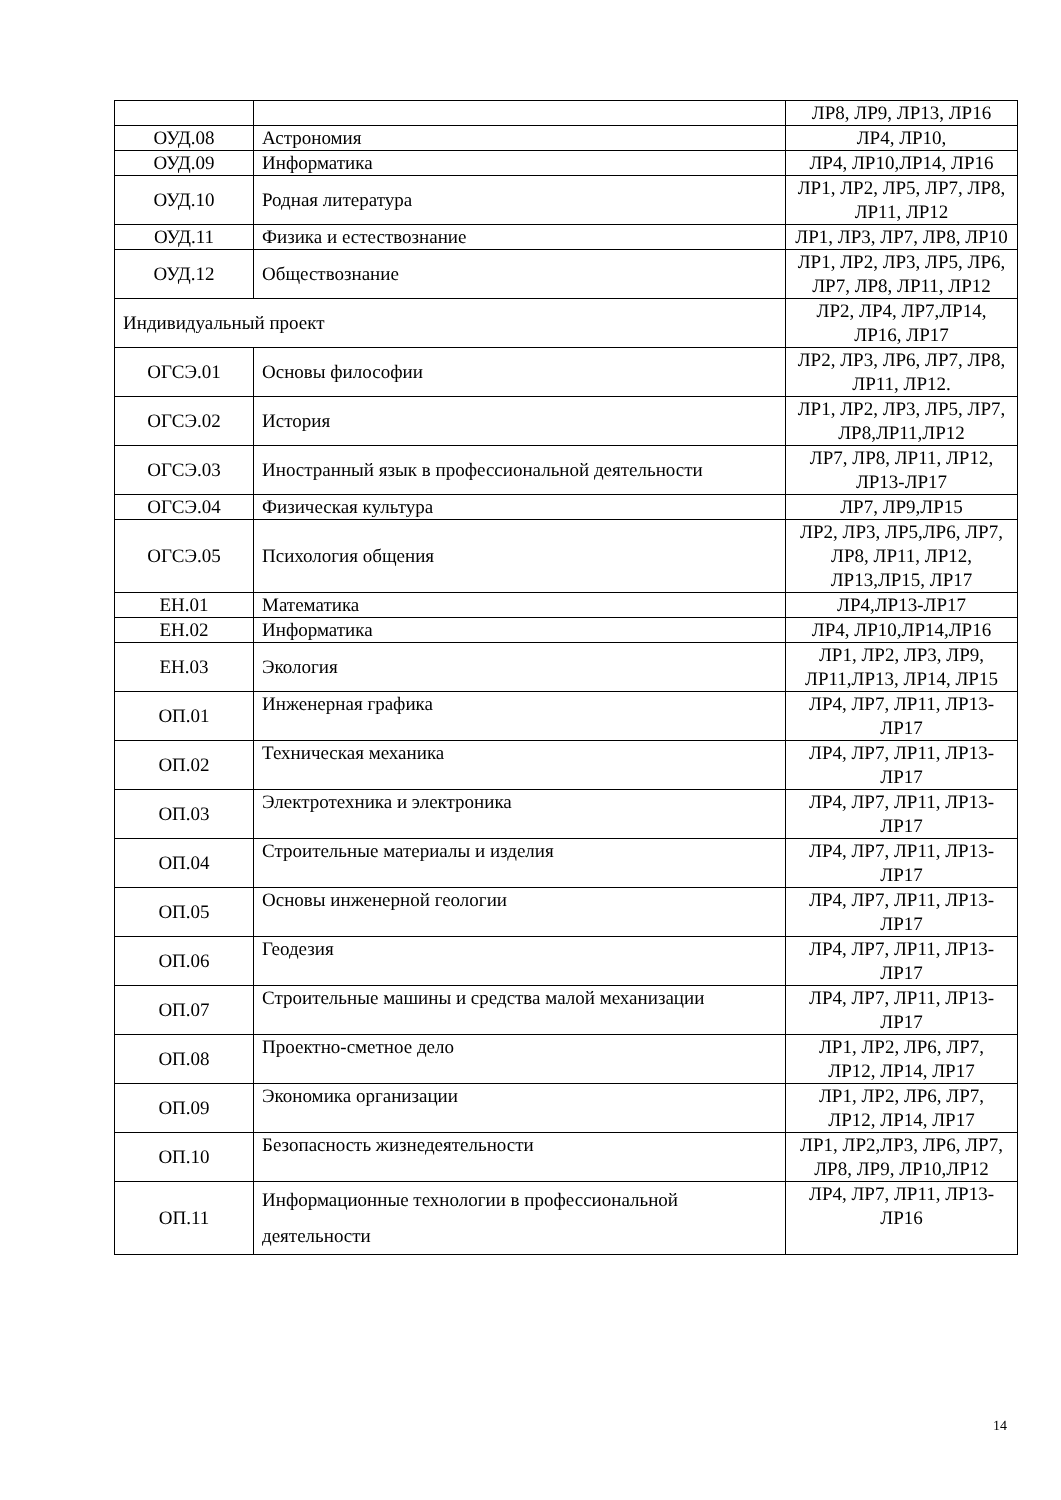| | | ЛР8, ЛР9, ЛР13, ЛР16 |
| ОУД.08 | Астрономия | ЛР4, ЛР10, |
| ОУД.09 | Информатика | ЛР4, ЛР10,ЛР14, ЛР16 |
| ОУД.10 | Родная литература | ЛР1, ЛР2, ЛР5, ЛР7, ЛР8, ЛР11, ЛР12 |
| ОУД.11 | Физика и естествознание | ЛР1, ЛР3, ЛР7, ЛР8, ЛР10 |
| ОУД.12 | Обществознание | ЛР1, ЛР2, ЛР3, ЛР5, ЛР6, ЛР7, ЛР8, ЛР11, ЛР12 |
| Индивидуальный проект | | ЛР2, ЛР4, ЛР7,ЛР14, ЛР16, ЛР17 |
| ОГСЭ.01 | Основы философии | ЛР2, ЛР3, ЛР6, ЛР7, ЛР8, ЛР11, ЛР12. |
| ОГСЭ.02 | История | ЛР1, ЛР2, ЛР3, ЛР5, ЛР7, ЛР8,ЛР11,ЛР12 |
| ОГСЭ.03 | Иностранный язык в профессиональной деятельности | ЛР7, ЛР8, ЛР11, ЛР12, ЛР13-ЛР17 |
| ОГСЭ.04 | Физическая культура | ЛР7, ЛР9,ЛР15 |
| ОГСЭ.05 | Психология общения | ЛР2, ЛР3, ЛР5,ЛР6, ЛР7, ЛР8, ЛР11, ЛР12, ЛР13,ЛР15, ЛР17 |
| ЕН.01 | Математика | ЛР4,ЛР13-ЛР17 |
| ЕН.02 | Информатика | ЛР4, ЛР10,ЛР14,ЛР16 |
| ЕН.03 | Экология | ЛР1, ЛР2, ЛР3, ЛР9, ЛР11,ЛР13, ЛР14, ЛР15 |
| ОП.01 | Инженерная графика | ЛР4, ЛР7, ЛР11, ЛР13-ЛР17 |
| ОП.02 | Техническая механика | ЛР4, ЛР7, ЛР11, ЛР13-ЛР17 |
| ОП.03 | Электротехника и электроника | ЛР4, ЛР7, ЛР11, ЛР13-ЛР17 |
| ОП.04 | Строительные материалы и изделия | ЛР4, ЛР7, ЛР11, ЛР13-ЛР17 |
| ОП.05 | Основы инженерной геологии | ЛР4, ЛР7, ЛР11, ЛР13-ЛР17 |
| ОП.06 | Геодезия | ЛР4, ЛР7, ЛР11, ЛР13-ЛР17 |
| ОП.07 | Строительные машины и средства малой механизации | ЛР4, ЛР7, ЛР11, ЛР13-ЛР17 |
| ОП.08 | Проектно-сметное дело | ЛР1, ЛР2, ЛР6, ЛР7, ЛР12, ЛР14, ЛР17 |
| ОП.09 | Экономика организации | ЛР1, ЛР2, ЛР6, ЛР7, ЛР12, ЛР14, ЛР17 |
| ОП.10 | Безопасность жизнедеятельности | ЛР1, ЛР2,ЛР3, ЛР6, ЛР7, ЛР8, ЛР9, ЛР10,ЛР12 |
| ОП.11 | Информационные технологии в профессиональной деятельности | ЛР4, ЛР7, ЛР11, ЛР13- ЛР16 |
14